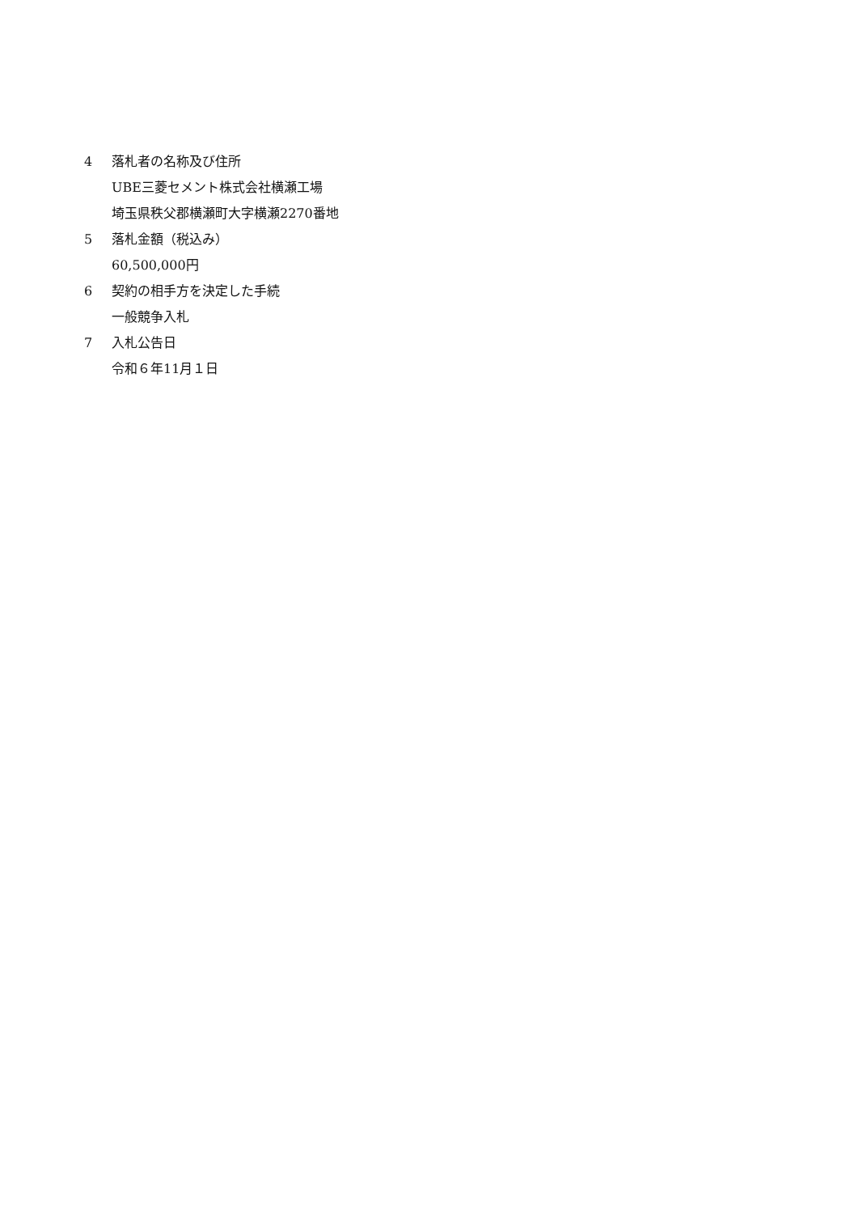4 落札者の名称及び住所
UBE三菱セメント株式会社横瀬工場
埼玉県秩父郡横瀬町大字横瀬2270番地
5 落札金額（税込み）
60,500,000円
6 契約の相手方を決定した手続
一般競争入札
7 入札公告日
令和６年11月１日